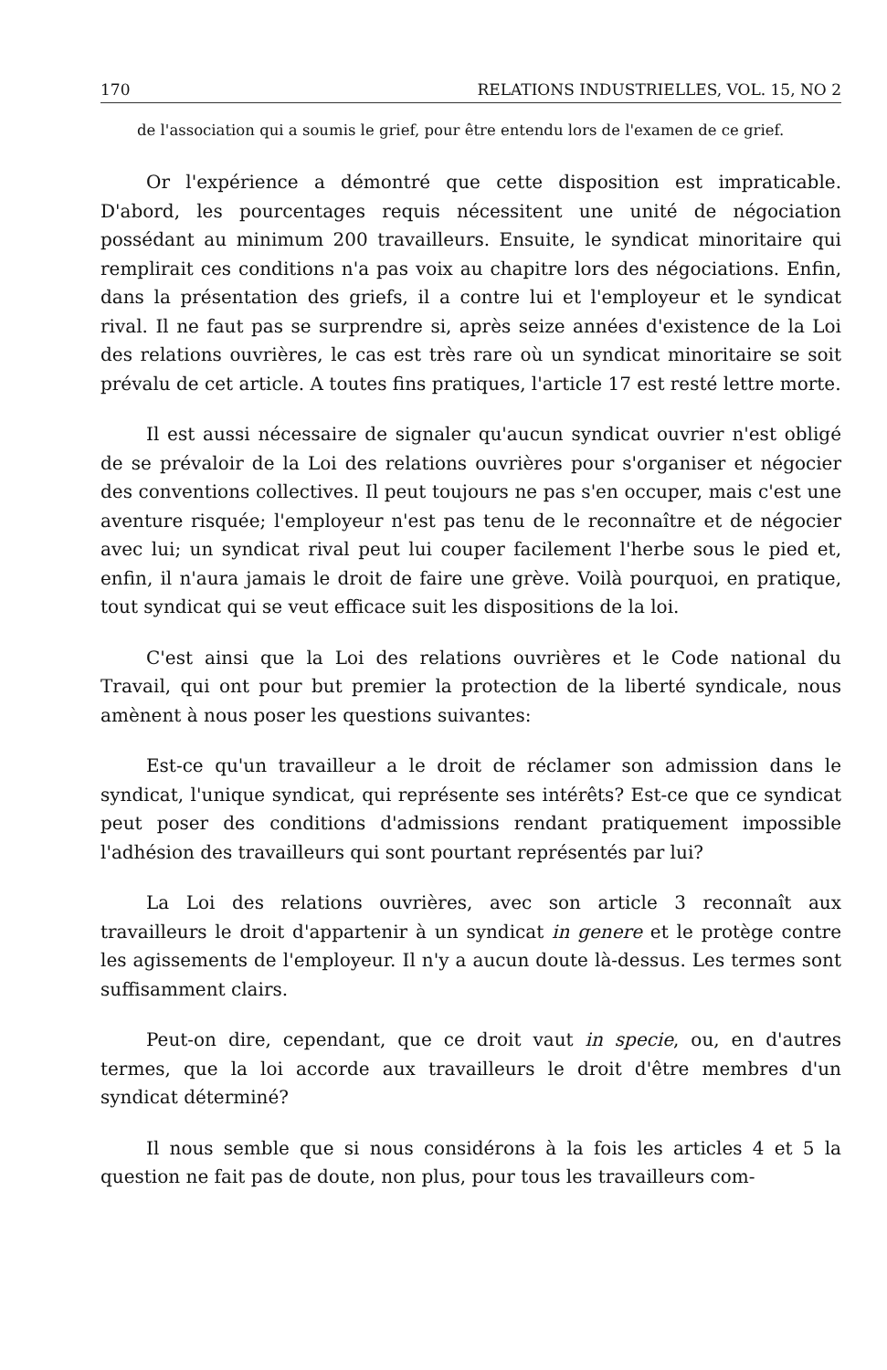170 RELATIONS INDUSTRIELLES, VOL. 15, NO 2
de l'association qui a soumis le grief, pour être entendu lors de l'examen de ce grief.
Or l'expérience a démontré que cette disposition est impraticable. D'abord, les pourcentages requis nécessitent une unité de négociation possédant au minimum 200 travailleurs. Ensuite, le syndicat minoritaire qui remplirait ces conditions n'a pas voix au chapitre lors des négociations. Enfin, dans la présentation des griefs, il a contre lui et l'employeur et le syndicat rival. Il ne faut pas se surprendre si, après seize années d'existence de la Loi des relations ouvrières, le cas est très rare où un syndicat minoritaire se soit prévalu de cet article. A toutes fins pratiques, l'article 17 est resté lettre morte.
Il est aussi nécessaire de signaler qu'aucun syndicat ouvrier n'est obligé de se prévaloir de la Loi des relations ouvrières pour s'organiser et négocier des conventions collectives. Il peut toujours ne pas s'en occuper, mais c'est une aventure risquée; l'employeur n'est pas tenu de le reconnaître et de négocier avec lui; un syndicat rival peut lui couper facilement l'herbe sous le pied et, enfin, il n'aura jamais le droit de faire une grève. Voilà pourquoi, en pratique, tout syndicat qui se veut efficace suit les dispositions de la loi.
C'est ainsi que la Loi des relations ouvrières et le Code national du Travail, qui ont pour but premier la protection de la liberté syndicale, nous amènent à nous poser les questions suivantes:
Est-ce qu'un travailleur a le droit de réclamer son admission dans le syndicat, l'unique syndicat, qui représente ses intérêts? Est-ce que ce syndicat peut poser des conditions d'admissions rendant pratiquement impossible l'adhésion des travailleurs qui sont pourtant représentés par lui?
La Loi des relations ouvrières, avec son article 3 reconnaît aux travailleurs le droit d'appartenir à un syndicat in genere et le protège contre les agissements de l'employeur. Il n'y a aucun doute là-dessus. Les termes sont suffisamment clairs.
Peut-on dire, cependant, que ce droit vaut in specie, ou, en d'autres termes, que la loi accorde aux travailleurs le droit d'être membres d'un syndicat déterminé?
Il nous semble que si nous considérons à la fois les articles 4 et 5 la question ne fait pas de doute, non plus, pour tous les travailleurs com-